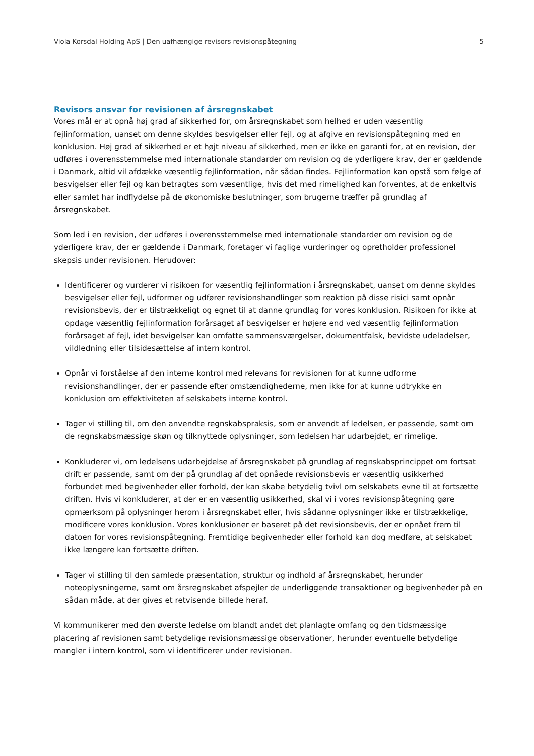Viola Korsdal Holding ApS | Den uafhængige revisors revisionspåtegning 5
Revisors ansvar for revisionen af årsregnskabet
Vores mål er at opnå høj grad af sikkerhed for, om årsregnskabet som helhed er uden væsentlig fejlinformation, uanset om denne skyldes besvigelser eller fejl, og at afgive en revisionspåtegning med en konklusion. Høj grad af sikkerhed er et højt niveau af sikkerhed, men er ikke en garanti for, at en revision, der udføres i overensstemmelse med internationale standarder om revision og de yderligere krav, der er gældende i Danmark, altid vil afdække væsentlig fejlinformation, når sådan findes. Fejlinformation kan opstå som følge af besvigelser eller fejl og kan betragtes som væsentlige, hvis det med rimelighed kan forventes, at de enkeltvis eller samlet har indflydelse på de økonomiske beslutninger, som brugerne træffer på grundlag af årsregnskabet.
Som led i en revision, der udføres i overensstemmelse med internationale standarder om revision og de yderligere krav, der er gældende i Danmark, foretager vi faglige vurderinger og opretholder professionel skepsis under revisionen. Herudover:
Identificerer og vurderer vi risikoen for væsentlig fejlinformation i årsregnskabet, uanset om denne skyldes besvigelser eller fejl, udformer og udfører revisionshandlinger som reaktion på disse risici samt opnår revisionsbevis, der er tilstrækkeligt og egnet til at danne grundlag for vores konklusion. Risikoen for ikke at opdage væsentlig fejlinformation forårsaget af besvigelser er højere end ved væsentlig fejlinformation forårsaget af fejl, idet besvigelser kan omfatte sammensværgelser, dokumentfalsk, bevidste udeladelser, vildledning eller tilsidesættelse af intern kontrol.
Opnår vi forståelse af den interne kontrol med relevans for revisionen for at kunne udforme revisionshandlinger, der er passende efter omstændighederne, men ikke for at kunne udtrykke en konklusion om effektiviteten af selskabets interne kontrol.
Tager vi stilling til, om den anvendte regnskabspraksis, som er anvendt af ledelsen, er passende, samt om de regnskabsmæssige skøn og tilknyttede oplysninger, som ledelsen har udarbejdet, er rimelige.
Konkluderer vi, om ledelsens udarbejdelse af årsregnskabet på grundlag af regnskabsprincippet om fortsat drift er passende, samt om der på grundlag af det opnåede revisionsbevis er væsentlig usikkerhed forbundet med begivenheder eller forhold, der kan skabe betydelig tvivl om selskabets evne til at fortsætte driften. Hvis vi konkluderer, at der er en væsentlig usikkerhed, skal vi i vores revisionspåtegning gøre opmærksom på oplysninger herom i årsregnskabet eller, hvis sådanne oplysninger ikke er tilstrækkelige, modificere vores konklusion. Vores konklusioner er baseret på det revisionsbevis, der er opnået frem til datoen for vores revisionspåtegning. Fremtidige begivenheder eller forhold kan dog medføre, at selskabet ikke længere kan fortsætte driften.
Tager vi stilling til den samlede præsentation, struktur og indhold af årsregnskabet, herunder noteoplysningerne, samt om årsregnskabet afspejler de underliggende transaktioner og begivenheder på en sådan måde, at der gives et retvisende billede heraf.
Vi kommunikerer med den øverste ledelse om blandt andet det planlagte omfang og den tidsmæssige placering af revisionen samt betydelige revisionsmæssige observationer, herunder eventuelle betydelige mangler i intern kontrol, som vi identificerer under revisionen.